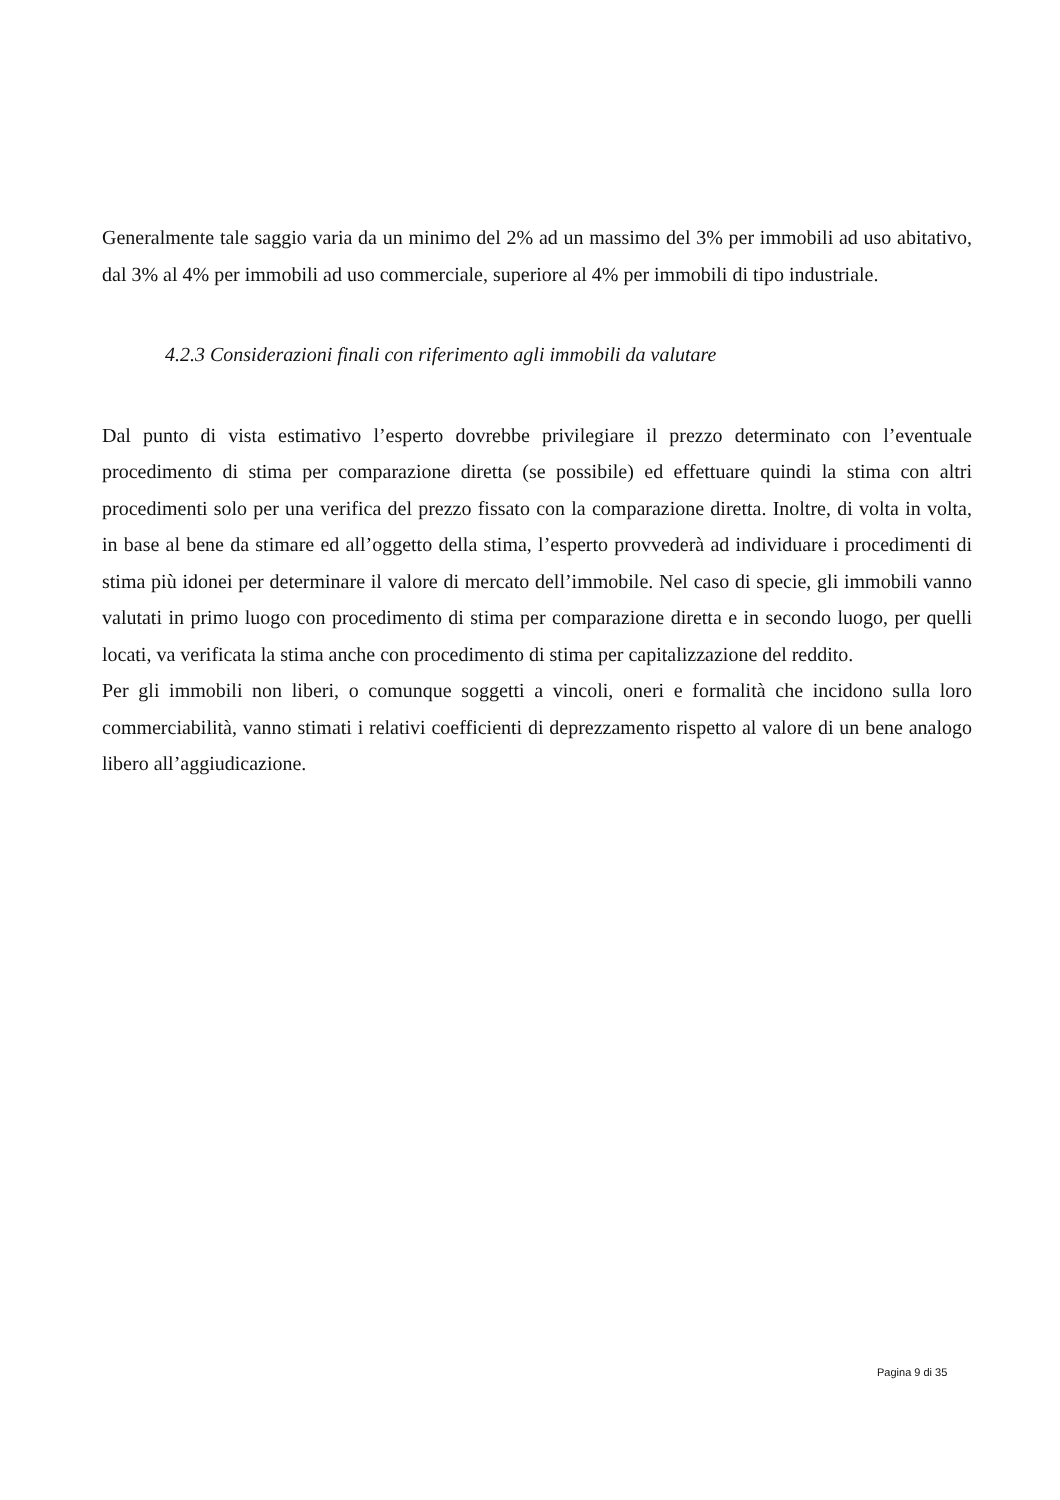Generalmente tale saggio varia da un minimo del 2% ad un massimo del 3% per immobili ad uso abitativo, dal 3% al 4% per immobili ad uso commerciale, superiore al 4% per immobili di tipo industriale.
4.2.3 Considerazioni finali con riferimento agli immobili da valutare
Dal punto di vista estimativo l’esperto dovrebbe privilegiare il prezzo determinato con l’eventuale procedimento di stima per comparazione diretta (se possibile) ed effettuare quindi la stima con altri procedimenti solo per una verifica del prezzo fissato con la comparazione diretta. Inoltre, di volta in volta, in base al bene da stimare ed all’oggetto della stima, l’esperto provvederà ad individuare i procedimenti di stima più idonei per determinare il valore di mercato dell’immobile. Nel caso di specie, gli immobili vanno valutati in primo luogo con procedimento di stima per comparazione diretta e in secondo luogo, per quelli locati, va verificata la stima anche con procedimento di stima per capitalizzazione del reddito.
Per gli immobili non liberi, o comunque soggetti a vincoli, oneri e formalità che incidono sulla loro commerciabilità, vanno stimati i relativi coefficienti di deprezzamento rispetto al valore di un bene analogo libero all’aggiudicazione.
Pagina 9 di 35